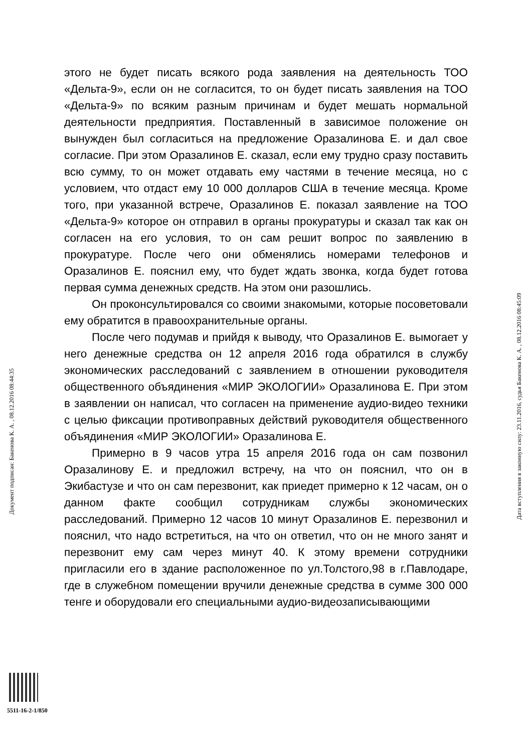этого не будет писать всякого рода заявления на деятельность ТОО «Дельта-9», если он не согласится, то он будет писать заявления на ТОО «Дельта-9» по всяким разным причинам и будет мешать нормальной деятельности предприятия. Поставленный в зависимое положение он вынужден был согласиться на предложение Оразалинова Е. и дал свое согласие. При этом Оразалинов Е. сказал, если ему трудно сразу поставить всю сумму, то он может отдавать ему частями в течение месяца, но с условием, что отдаст ему 10 000 долларов США в течение месяца. Кроме того, при указанной встрече, Оразалинов Е. показал заявление на ТОО «Дельта-9» которое он отправил в органы прокуратуры и сказал так как он согласен на его условия, то он сам решит вопрос по заявлению в прокуратуре. После чего они обменялись номерами телефонов и Оразалинов Е. пояснил ему, что будет ждать звонка, когда будет готова первая сумма денежных средств. На этом они разошлись.
Он проконсультировался со своими знакомыми, которые посоветовали ему обратится в правоохранительные органы.
После чего подумав и прийдя к выводу, что Оразалинов Е. вымогает у него денежные средства он 12 апреля 2016 года обратился в службу экономических расследований с заявлением в отношении руководителя общественного объядинения «МИР ЭКОЛОГИИ» Оразалинова Е. При этом в заявлении он написал, что согласен на применение аудио-видео техники с целью фиксации противоправных действий руководителя общественного объядинения «МИР ЭКОЛОГИИ» Оразалинова Е.
Примерно в 9 часов утра 15 апреля 2016 года он сам позвонил Оразалинову Е. и предложил встречу, на что он пояснил, что он в Экибастузе и что он сам перезвонит, как приедет примерно к 12 часам, он о данном факте сообщил сотрудникам службы экономических расследований. Примерно 12 часов 10 минут Оразалинов Е. перезвонил и пояснил, что надо встретиться, на что он ответил, что он не много занят и перезвонит ему сам через минут 40. К этому времени сотрудники пригласили его в здание расположенное по ул.Толстого,98 в г.Павлодаре, где в служебном помещении вручили денежные средства в сумме 300 000 тенге и оборудовали его специальными аудио-видеозаписывающими
Документ подписан: Бакенова К. А. , 08.12.2016 08:44:35
Дата вступления в законную силу: 23.11.2016, судья Бакенова К. А. , 08.12.2016 08:45:09
5511-16-2-1/850